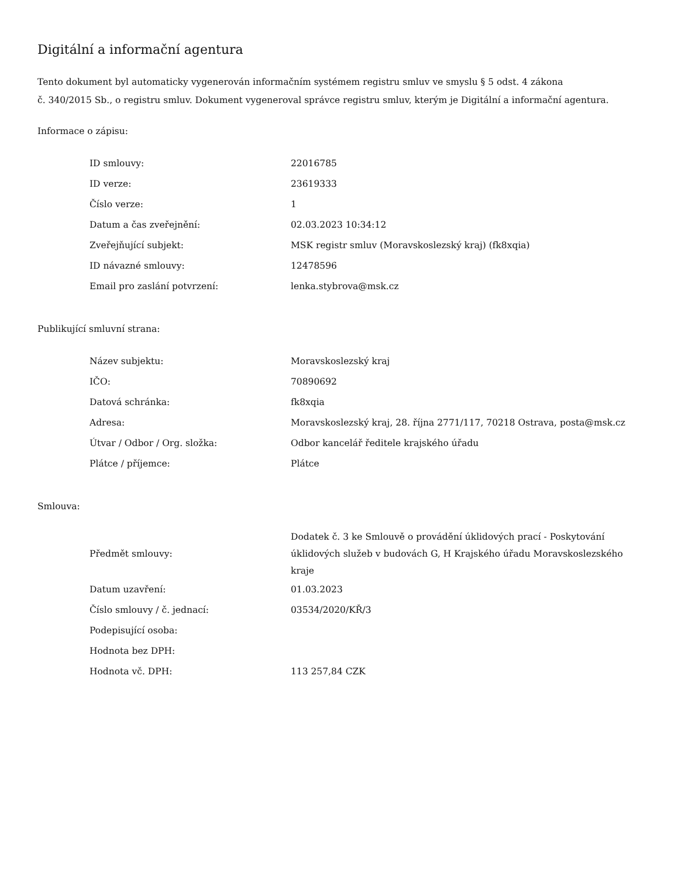Digitální a informační agentura
Tento dokument byl automaticky vygenerován informačním systémem registru smluv ve smyslu § 5 odst. 4 zákona
č. 340/2015 Sb., o registru smluv. Dokument vygeneroval správce registru smluv, kterým je Digitální a informační agentura.
Informace o zápisu:
| ID smlouvy: | 22016785 |
| ID verze: | 23619333 |
| Číslo verze: | 1 |
| Datum a čas zveřejnění: | 02.03.2023 10:34:12 |
| Zveřejňující subjekt: | MSK registr smluv (Moravskoslezský kraj) (fk8xqia) |
| ID návazné smlouvy: | 12478596 |
| Email pro zaslání potvrzení: | lenka.stybrova@msk.cz |
Publikující smluvní strana:
| Název subjektu: | Moravskoslezský kraj |
| IČO: | 70890692 |
| Datová schránka: | fk8xqia |
| Adresa: | Moravskoslezský kraj, 28. října 2771/117, 70218 Ostrava, posta@msk.cz |
| Útvar / Odbor / Org. složka: | Odbor kancelář ředitele krajského úřadu |
| Plátce / příjemce: | Plátce |
Smlouva:
| Předmět smlouvy: | Dodatek č. 3 ke Smlouvě o provádění úklidových prací - Poskytování úklidových služeb v budovách G, H Krajského úřadu Moravskoslezského kraje |
| Datum uzavření: | 01.03.2023 |
| Číslo smlouvy / č. jednací: | 03534/2020/KŘ/3 |
| Podepisující osoba: | |
| Hodnota bez DPH: | |
| Hodnota vč. DPH: | 113 257,84 CZK |